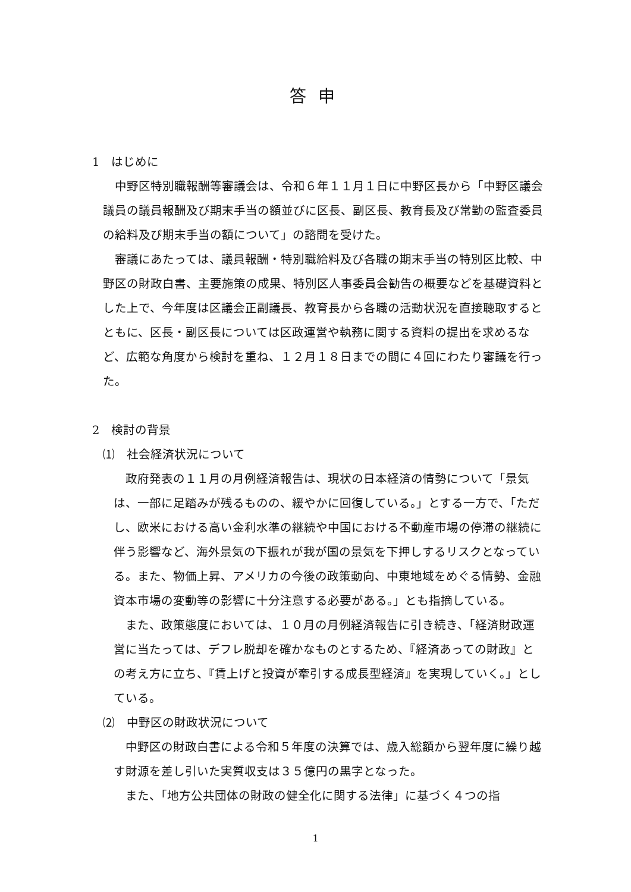答申
1　はじめに
中野区特別職報酬等審議会は、令和６年１１月１日に中野区長から「中野区議会議員の議員報酬及び期末手当の額並びに区長、副区長、教育長及び常勤の監査委員の給料及び期末手当の額について」の諮問を受けた。
審議にあたっては、議員報酬・特別職給料及び各職の期末手当の特別区比較、中野区の財政白書、主要施策の成果、特別区人事委員会勧告の概要などを基礎資料とした上で、今年度は区議会正副議長、教育長から各職の活動状況を直接聴取するとともに、区長・副区長については区政運営や執務に関する資料の提出を求めるなど、広範な角度から検討を重ね、１２月１８日までの間に４回にわたり審議を行った。
2　検討の背景
⑴　社会経済状況について
政府発表の１１月の月例経済報告は、現状の日本経済の情勢について「景気は、一部に足踏みが残るものの、緩やかに回復している。」とする一方で、「ただし、欧米における高い金利水準の継続や中国における不動産市場の停滞の継続に伴う影響など、海外景気の下振れが我が国の景気を下押しするリスクとなっている。また、物価上昇、アメリカの今後の政策動向、中東地域をめぐる情勢、金融資本市場の変動等の影響に十分注意する必要がある。」とも指摘している。
また、政策態度においては、１０月の月例経済報告に引き続き、「経済財政運営に当たっては、デフレ脱却を確かなものとするため、『経済あっての財政』との考え方に立ち、『賃上げと投資が牽引する成長型経済』を実現していく。」としている。
⑵　中野区の財政状況について
中野区の財政白書による令和５年度の決算では、歳入総額から翌年度に繰り越す財源を差し引いた実質収支は３５億円の黒字となった。
また、「地方公共団体の財政の健全化に関する法律」に基づく４つの指
1